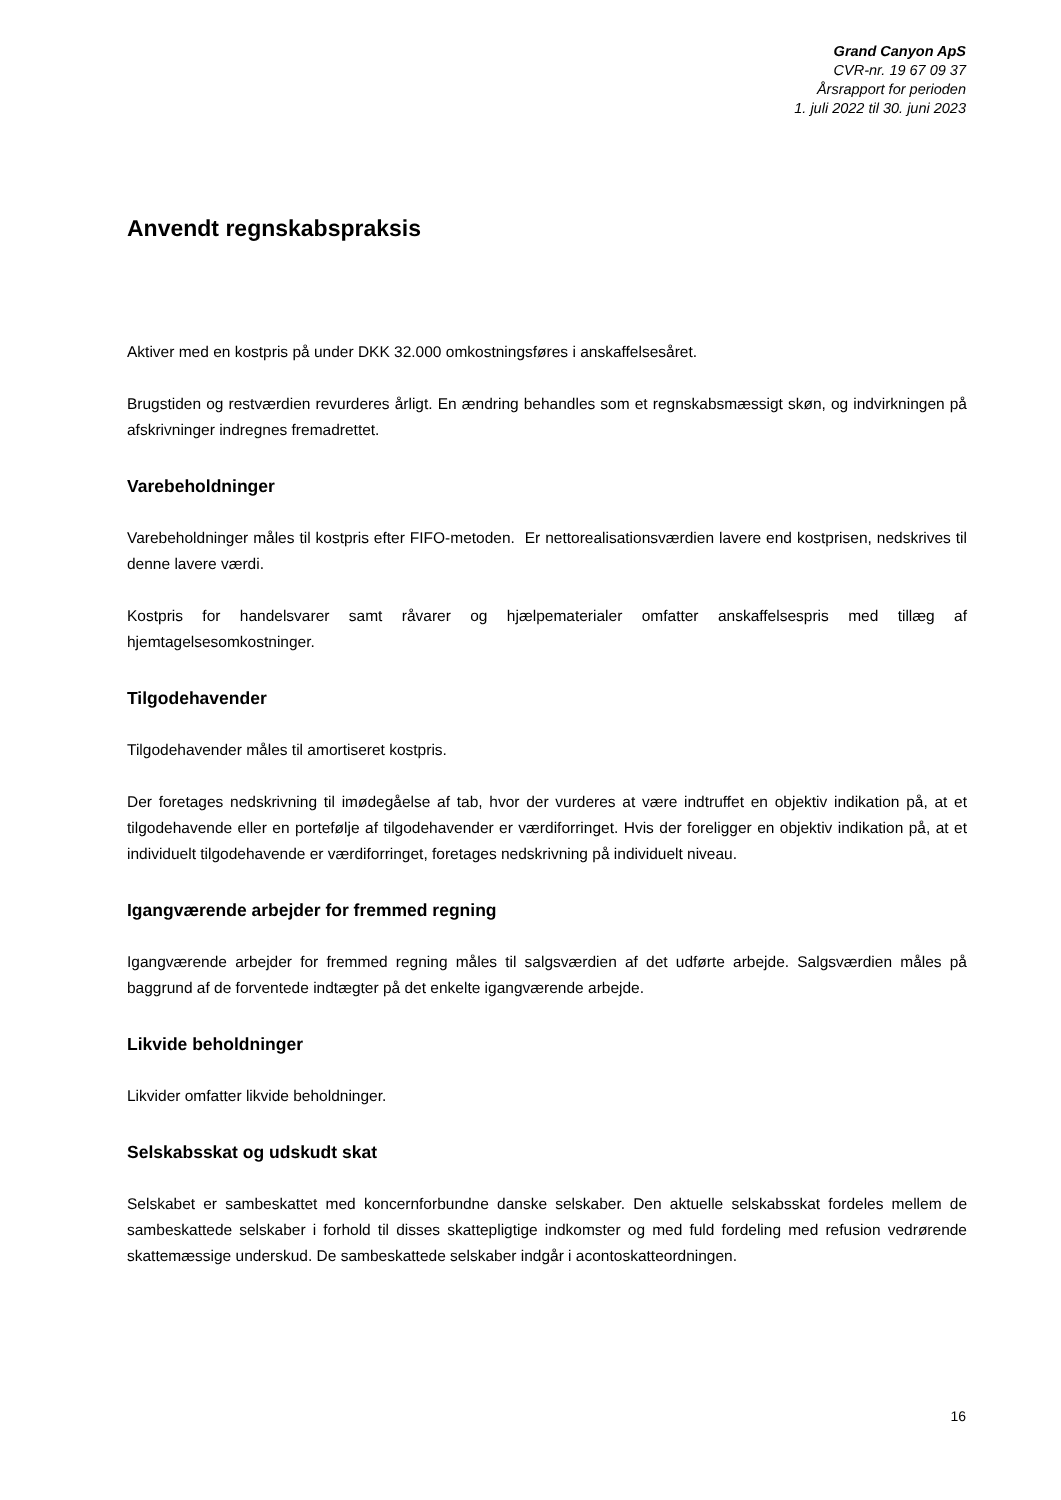Grand Canyon ApS
CVR-nr. 19 67 09 37
Årsrapport for perioden
1. juli 2022 til 30. juni 2023
Anvendt regnskabspraksis
Aktiver med en kostpris på under DKK 32.000 omkostningsføres i anskaffelsesåret.
Brugstiden og restværdien revurderes årligt. En ændring behandles som et regnskabsmæssigt skøn, og indvirkningen på afskrivninger indregnes fremadrettet.
Varebeholdninger
Varebeholdninger måles til kostpris efter FIFO-metoden. Er nettorealisationsværdien lavere end kostprisen, nedskrives til denne lavere værdi.
Kostpris for handelsvarer samt råvarer og hjælpematerialer omfatter anskaffelsespris med tillæg af hjemtagelsesomkostninger.
Tilgodehavender
Tilgodehavender måles til amortiseret kostpris.
Der foretages nedskrivning til imødegåelse af tab, hvor der vurderes at være indtruffet en objektiv indikation på, at et tilgodehavende eller en portefølje af tilgodehavender er værdiforringet. Hvis der foreligger en objektiv indikation på, at et individuelt tilgodehavende er værdiforringet, foretages nedskrivning på individuelt niveau.
Igangværende arbejder for fremmed regning
Igangværende arbejder for fremmed regning måles til salgsværdien af det udførte arbejde. Salgsværdien måles på baggrund af de forventede indtægter på det enkelte igangværende arbejde.
Likvide beholdninger
Likvider omfatter likvide beholdninger.
Selskabsskat og udskudt skat
Selskabet er sambeskattet med koncernforbundne danske selskaber. Den aktuelle selskabsskat fordeles mellem de sambeskattede selskaber i forhold til disses skattepligtige indkomster og med fuld fordeling med refusion vedrørende skattemæssige underskud. De sambeskattede selskaber indgår i acontoskatteordningen.
16